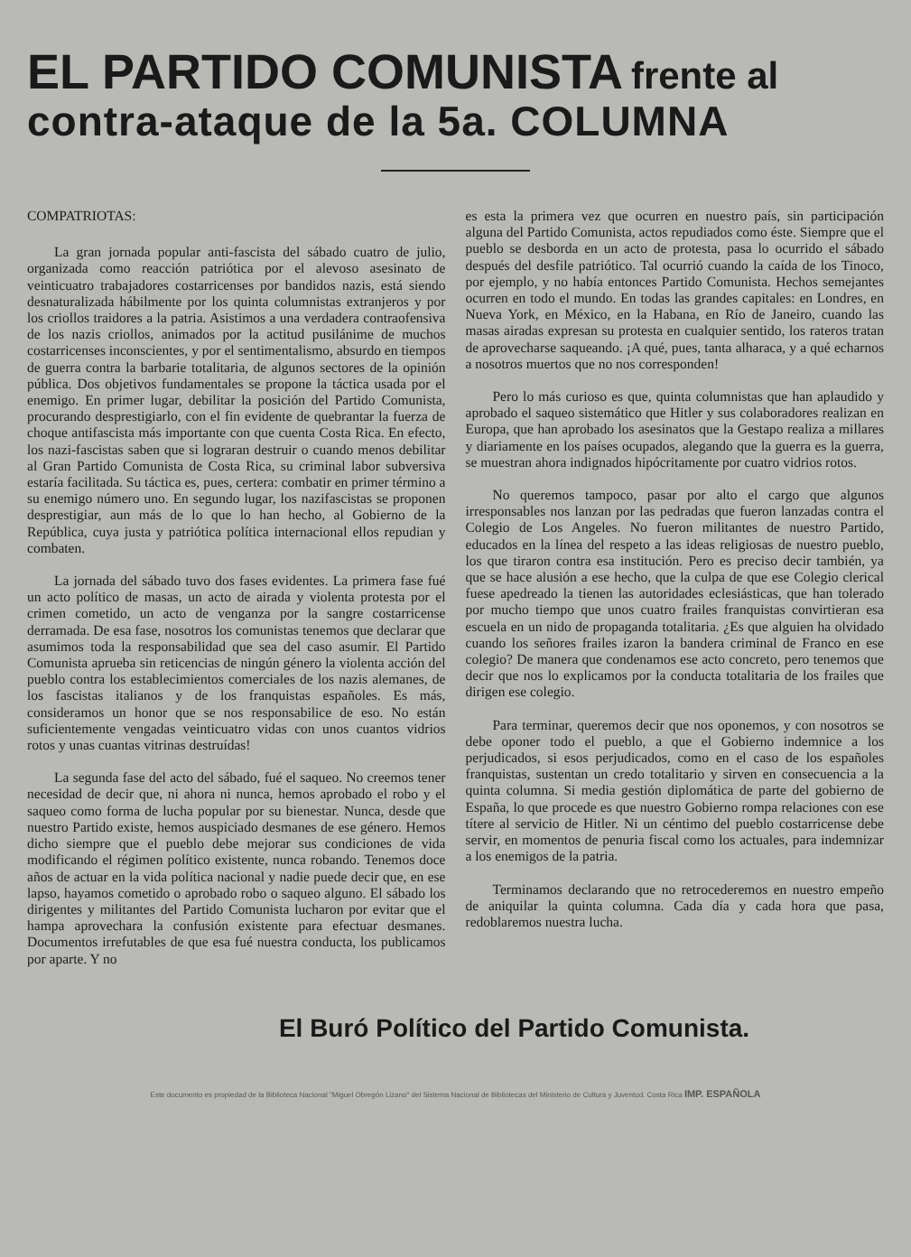EL PARTIDO COMUNISTA frente al
contra-ataque de la 5a. COLUMNA
COMPATRIOTAS:
La gran jornada popular anti-fascista del sábado cuatro de julio, organizada como reacción patriótica por el alevoso asesinato de veinticuatro trabajadores costarricenses por bandidos nazis, está siendo desnaturalizada hábilmente por los quinta columnistas extranjeros y por los criollos traidores a la patria. Asistimos a una verdadera contraofensiva de los nazis criollos, animados por la actitud pusilánime de muchos costarricenses inconscientes, y por el sentimentalismo, absurdo en tiempos de guerra contra la barbarie totalitaria, de algunos sectores de la opinión pública. Dos objetivos fundamentales se propone la táctica usada por el enemigo. En primer lugar, debilitar la posición del Partido Comunista, procurando desprestigiarlo, con el fin evidente de quebrantar la fuerza de choque antifascista más importante con que cuenta Costa Rica. En efecto, los nazi-fascistas saben que si lograran destruir o cuando menos debilitar al Gran Partido Comunista de Costa Rica, su criminal labor subversiva estaría facilitada. Su táctica es, pues, certera: combatir en primer término a su enemigo número uno. En segundo lugar, los nazifascistas se proponen desprestigiar, aun más de lo que lo han hecho, al Gobierno de la República, cuya justa y patriótica política internacional ellos repudian y combaten.
La jornada del sábado tuvo dos fases evidentes. La primera fase fué un acto político de masas, un acto de airada y violenta protesta por el crimen cometido, un acto de venganza por la sangre costarricense derramada. De esa fase, nosotros los comunistas tenemos que declarar que asumimos toda la responsabilidad que sea del caso asumir. El Partido Comunista aprueba sin reticencias de ningún género la violenta acción del pueblo contra los establecimientos comerciales de los nazis alemanes, de los fascistas italianos y de los franquistas españoles. Es más, consideramos un honor que se nos responsabilice de eso. No están suficientemente vengadas veinticuatro vidas con unos cuantos vidrios rotos y unas cuantas vitrinas destruídas!
La segunda fase del acto del sábado, fué el saqueo. No creemos tener necesidad de decir que, ni ahora ni nunca, hemos aprobado el robo y el saqueo como forma de lucha popular por su bienestar. Nunca, desde que nuestro Partido existe, hemos auspiciado desmanes de ese género. Hemos dicho siempre que el pueblo debe mejorar sus condiciones de vida modificando el régimen político existente, nunca robando. Tenemos doce años de actuar en la vida política nacional y nadie puede decir que, en ese lapso, hayamos cometido o aprobado robo o saqueo alguno. El sábado los dirigentes y militantes del Partido Comunista lucharon por evitar que el hampa aprovechara la confusión existente para efectuar desmanes. Documentos irrefutables de que esa fué nuestra conducta, los publicamos por aparte. Y no
es esta la primera vez que ocurren en nuestro país, sin participación alguna del Partido Comunista, actos repudiados como éste. Siempre que el pueblo se desborda en un acto de protesta, pasa lo ocurrido el sábado después del desfile patriótico. Tal ocurrió cuando la caída de los Tinoco, por ejemplo, y no había entonces Partido Comunista. Hechos semejantes ocurren en todo el mundo. En todas las grandes capitales: en Londres, en Nueva York, en México, en la Habana, en Río de Janeiro, cuando las masas airadas expresan su protesta en cualquier sentido, los rateros tratan de aprovecharse saqueando. ¡A qué, pues, tanta alharaca, y a qué echarnos a nosotros muertos que no nos corresponden!
Pero lo más curioso es que, quinta columnistas que han aplaudido y aprobado el saqueo sistemático que Hitler y sus colaboradores realizan en Europa, que han aprobado los asesinatos que la Gestapo realiza a millares y diariamente en los países ocupados, alegando que la guerra es la guerra, se muestran ahora indignados hipócritamente por cuatro vidrios rotos.
No queremos tampoco, pasar por alto el cargo que algunos irresponsables nos lanzan por las pedradas que fueron lanzadas contra el Colegio de Los Angeles. No fueron militantes de nuestro Partido, educados en la línea del respeto a las ideas religiosas de nuestro pueblo, los que tiraron contra esa institución. Pero es preciso decir también, ya que se hace alusión a ese hecho, que la culpa de que ese Colegio clerical fuese apedreado la tienen las autoridades eclesiásticas, que han tolerado por mucho tiempo que unos cuatro frailes franquistas convirtieran esa escuela en un nido de propaganda totalitaria. ¿Es que alguien ha olvidado cuando los señores frailes izaron la bandera criminal de Franco en ese colegio? De manera que condenamos ese acto concreto, pero tenemos que decir que nos lo explicamos por la conducta totalitaria de los frailes que dirigen ese colegio.
Para terminar, queremos decir que nos oponemos, y con nosotros se debe oponer todo el pueblo, a que el Gobierno indemnice a los perjudicados, si esos perjudicados, como en el caso de los españoles franquistas, sustentan un credo totalitario y sirven en consecuencia a la quinta columna. Si media gestión diplomática de parte del gobierno de España, lo que procede es que nuestro Gobierno rompa relaciones con ese títere al servicio de Hitler. Ni un céntimo del pueblo costarricense debe servir, en momentos de penuria fiscal como los actuales, para indemnizar a los enemigos de la patria.
Terminamos declarando que no retrocederemos en nuestro empeño de aniquilar la quinta columna. Cada día y cada hora que pasa, redoblaremos nuestra lucha.
El Buró Político del Partido Comunista.
Este documento es propiedad de la Biblioteca Nacional "Miguel Obregón Lizano" del Sistema Nacional de Bibliotecas del Ministerio de Cultura y Juventud. Costa Rica IMP. ESPAÑOLA